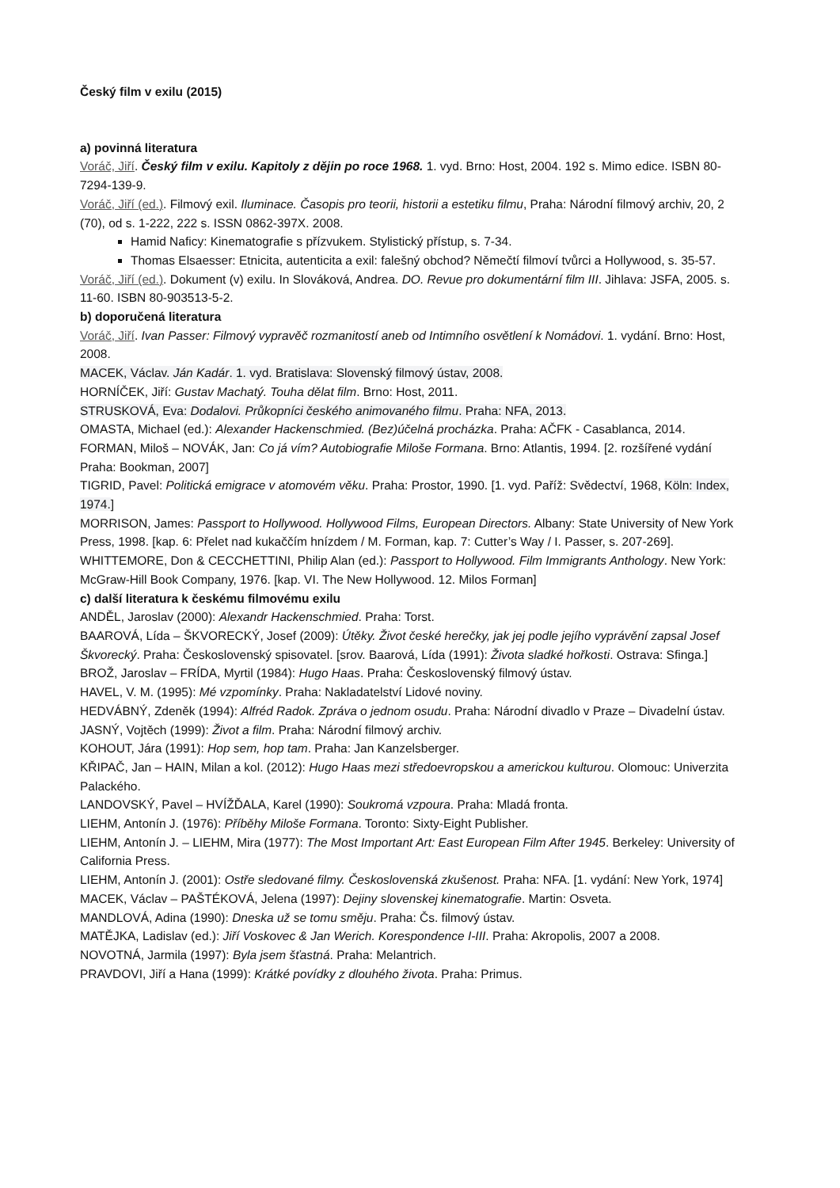Český film v exilu (2015)
a) povinná literatura
Voráč, Jiří. Český film v exilu. Kapitoly z dějin po roce 1968. 1. vyd. Brno: Host, 2004. 192 s. Mimo edice. ISBN 80-7294-139-9.
Voráč, Jiří (ed.). Filmový exil. Iluminace. Časopis pro teorii, historii a estetiku filmu, Praha: Národní filmový archiv, 20, 2 (70), od s. 1-222, 222 s. ISSN 0862-397X. 2008.
Hamid Naficy: Kinematografie s přízvukem. Stylistický přístup, s. 7-34.
Thomas Elsaesser: Etnicita, autenticita a exil: falešný obchod? Němečtí filmoví tvůrci a Hollywood, s. 35-57.
Voráč, Jiří (ed.). Dokument (v) exilu. In Slováková, Andrea. DO. Revue pro dokumentární film III. Jihlava: JSFA, 2005. s. 11-60. ISBN 80-903513-5-2.
b) doporučená literatura
Voráč, Jiří. Ivan Passer: Filmový vypravěč rozmanitostí aneb od Intimního osvětlení k Nomádovi. 1. vydání. Brno: Host, 2008.
MACEK, Václav. Ján Kadár. 1. vyd. Bratislava: Slovenský filmový ústav, 2008.
HORNÍČEK, Jiří: Gustav Machatý. Touha dělat film. Brno: Host, 2011.
STRUSKOVÁ, Eva: Dodalovi. Průkopníci českého animovaného filmu. Praha: NFA, 2013.
OMASTA, Michael (ed.): Alexander Hackenschmied. (Bez)účelná procházka. Praha: AČFK - Casablanca, 2014.
FORMAN, Miloš – NOVÁK, Jan: Co já vím? Autobiografie Miloše Formana. Brno: Atlantis, 1994. [2. rozšířené vydání Praha: Bookman, 2007]
TIGRID, Pavel: Politická emigrace v atomovém věku. Praha: Prostor, 1990. [1. vyd. Paříž: Svědectví, 1968, Köln: Index, 1974.]
MORRISON, James: Passport to Hollywood. Hollywood Films, European Directors. Albany: State University of New York Press, 1998. [kap. 6: Přelet nad kukaččím hnízdem / M. Forman, kap. 7: Cutter’s Way / I. Passer, s. 207-269].
WHITTEMORE, Don & CECCHETTINI, Philip Alan (ed.): Passport to Hollywood. Film Immigrants Anthology. New York: McGraw-Hill Book Company, 1976. [kap. VI. The New Hollywood. 12. Milos Forman]
c) další literatura k českému filmovému exilu
ANDĚL, Jaroslav (2000): Alexandr Hackenschmied. Praha: Torst.
BAAROVÁ, Lída – ŠKVORECKÝ, Josef (2009): Útěky. Život české herečky, jak jej podle jejího vyprávění zapsal Josef Škvorecký. Praha: Československý spisovatel. [srov. Baarová, Lída (1991): Života sladké hořkosti. Ostrava: Sfinga.]
BROŽ, Jaroslav – FRÍDA, Myrtil (1984): Hugo Haas. Praha: Československý filmový ústav.
HAVEL, V. M. (1995): Mé vzpomínky. Praha: Nakladatelství Lidové noviny.
HEDVÁBNÝ, Zdeněk (1994): Alfréd Radok. Zpráva o jednom osudu. Praha: Národní divadlo v Praze – Divadelní ústav.
JASNÝ, Vojtěch (1999): Život a film. Praha: Národní filmový archiv.
KOHOUT, Jára (1991): Hop sem, hop tam. Praha: Jan Kanzelsberger.
KŘIPAČ, Jan – HAIN, Milan a kol. (2012): Hugo Haas mezi středoevropskou a americkou kulturou. Olomouc: Univerzita Palackého.
LANDOVSKÝ, Pavel – HVÍŽĎALA, Karel (1990): Soukromá vzpoura. Praha: Mladá fronta.
LIEHM, Antonín J. (1976): Příběhy Miloše Formana. Toronto: Sixty-Eight Publisher.
LIEHM, Antonín J. – LIEHM, Mira (1977): The Most Important Art: East European Film After 1945. Berkeley: University of California Press.
LIEHM, Antonín J. (2001): Ostře sledované filmy. Československá zkušenost. Praha: NFA. [1. vydání: New York, 1974]
MACEK, Václav – PAŠTÉKOVÁ, Jelena (1997): Dejiny slovenskej kinematografie. Martin: Osveta.
MANDLOVÁ, Adina (1990): Dneska už se tomu směju. Praha: Čs. filmový ústav.
MATĚJKA, Ladislav (ed.): Jiří Voskovec & Jan Werich. Korespondence I-III. Praha: Akropolis, 2007 a 2008.
NOVOTNÁ, Jarmila (1997): Byla jsem šťastná. Praha: Melantrich.
PRAVDOVI, Jiří a Hana (1999): Krátké povídky z dlouhého života. Praha: Primus.